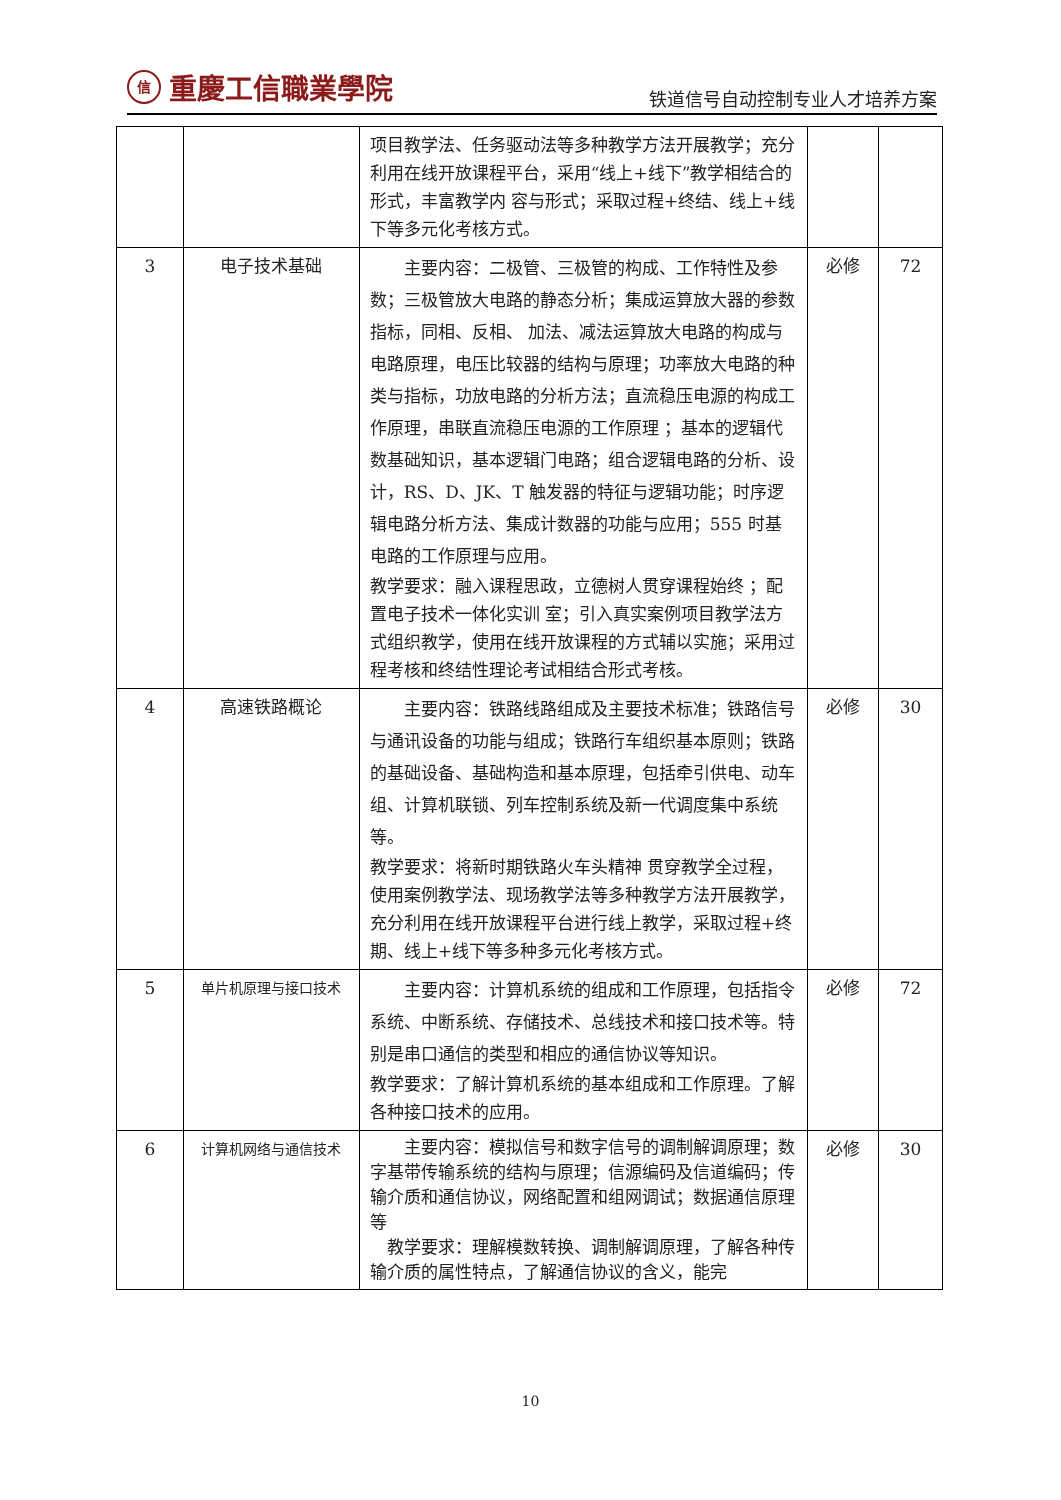信重慶工信職業學院
铁道信号自动控制专业人才培养方案
| | | 项目教学法、任务驱动法等多种教学方法开展教学；充分利用在线开放课程平台，采用“线上+线下”教学相结合的形式，丰富教学内 容与形式；采取过程+终结、线上+线下等多元化考核方式。 | | |
| 3 | 电子技术基础 | 主要内容：二极管、三极管的构成、工作特性及参数；三极管放大电路的静态分析；集成运算放大器的参数指标，同相、反相、 加法、减法运算放大电路的构成与电路原理，电压比较器的结构与原理；功率放大电路的种类与指标，功放电路的分析方法；直流稳压电源的构成工作原理，串联直流稳压电源的工作原理 ；基本的逻辑代数基础知识，基本逻辑门电路；组合逻辑电路的分析、设计，RS、D、JK、T 触发器的特征与逻辑功能；时序逻辑电路分析方法、集成计数器的功能与应用；555 时基电路的工作原理与应用。 教学要求：融入课程思政，立德树人贯穿课程始终 ；配置电子技术一体化实训 室；引入真实案例项目教学法方式组织教学，使用在线开放课程的方式辅以实施；采用过程考核和终结性理论考试相结合形式考核。 | 必修 | 72 |
| 4 | 高速铁路概论 | 主要内容：铁路线路组成及主要技术标准；铁路信号与通讯设备的功能与组成；铁路行车组织基本原则；铁路的基础设备、基础构造和基本原理，包括牵引供电、动车组、计算机联锁、列车控制系统及新一代调度集中系统等。 教学要求：将新时期铁路火车头精神 贯穿教学全过程，使用案例教学法、现场教学法等多种教学方法开展教学，充分利用在线开放课程平台进行线上教学，采取过程+终期、线上+线下等多种多元化考核方式。 | 必修 | 30 |
| 5 | 单片机原理与接口技术 | 主要内容：计算机系统的组成和工作原理，包括指令系统、中断系统、存储技术、总线技术和接口技术等。特别是串口通信的类型和相应的通信协议等知识。 教学要求：了解计算机系统的基本组成和工作原理。了解各种接口技术的应用。 | 必修 | 72 |
| 6 | 计算机网络与通信技术 | 主要内容：模拟信号和数字信号的调制解调原理；数字基带传输系统的结构与原理；信源编码及信道编码；传输介质和通信协议，网络配置和组网调试；数据通信原理等 教学要求：理解模数转换、调制解调原理，了解各种传输介质的属性特点，了解通信协议的含义，能完 | 必修 | 30 |
10